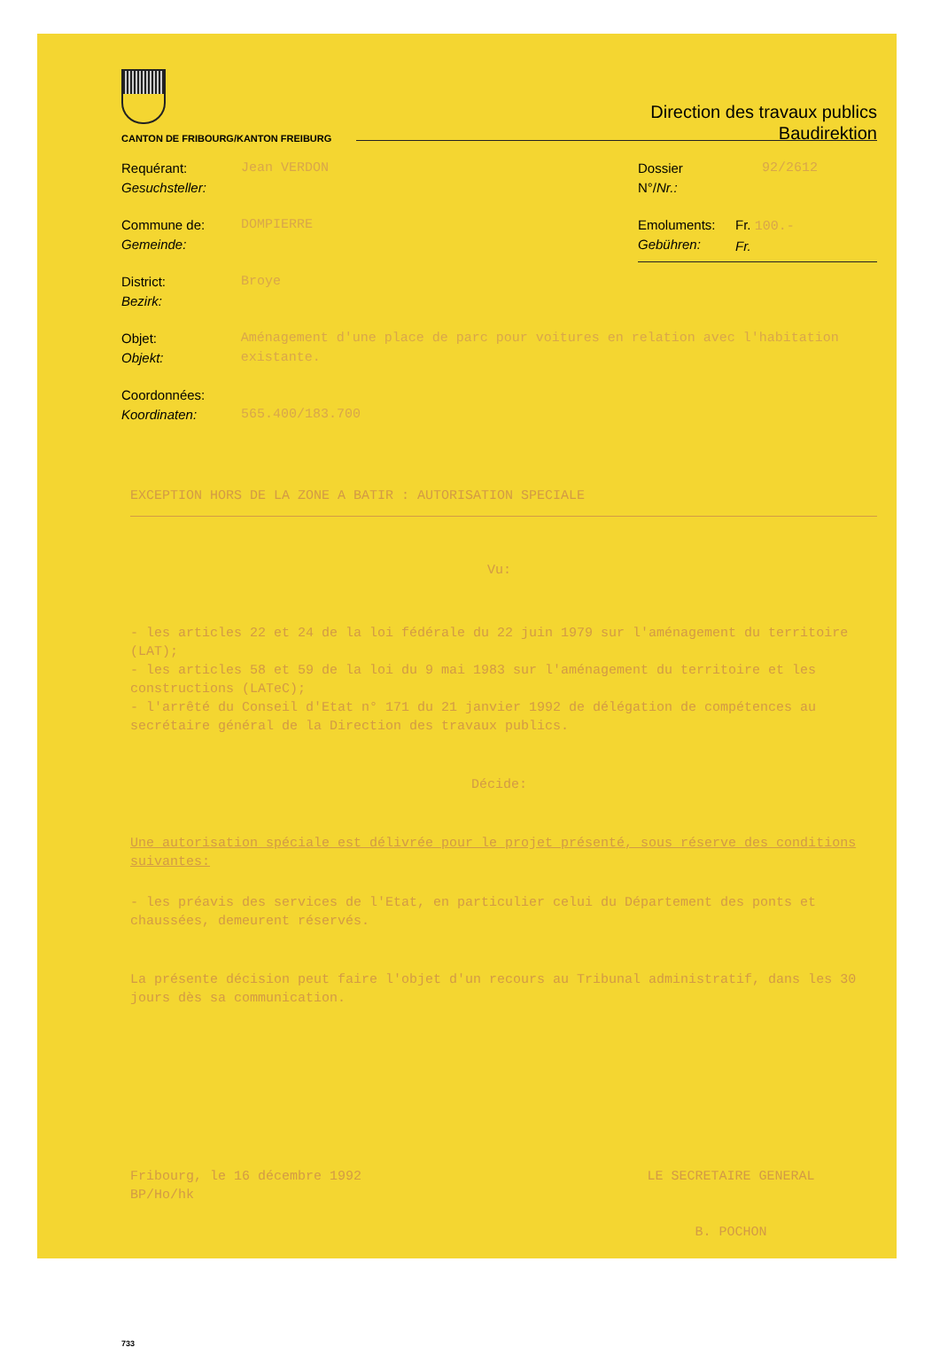CANTON DE FRIBOURG/KANTON FREIBURG
Direction des travaux publics
Baudirektion
Requérant:
Gesuchsteller:
Jean VERDON
Commune de:
Gemeinde:
DOMPIERRE
District:
Bezirk:
Broye
Dossier
N°/Nr.:
92/2612
Emoluments:
Gebühren:
Fr. 100.-
Fr.
Objet:
Objekt:
Aménagement d'une place de parc pour voitures en relation avec l'habitation existante.
Coordonnées:
Koordinaten:
565.400/183.700
EXCEPTION HORS DE LA ZONE A BATIR : AUTORISATION SPECIALE
Vu:
- les articles 22 et 24 de la loi fédérale du 22 juin 1979 sur l'aménagement du territoire (LAT);
- les articles 58 et 59 de la loi du 9 mai 1983 sur l'aménagement du territoire et les constructions (LATeC);
- l'arrêté du Conseil d'Etat n° 171 du 21 janvier 1992 de délégation de compétences au secrétaire général de la Direction des travaux publics.
Décide:
Une autorisation spéciale est délivrée pour le projet présenté, sous réserve des conditions suivantes:
- les préavis des services de l'Etat, en particulier celui du Département des ponts et chaussées, demeurent réservés.
La présente décision peut faire l'objet d'un recours au Tribunal administratif, dans les 30 jours dès sa communication.
Fribourg, le 16 décembre 1992
BP/Ho/hk
LE SECRETAIRE GENERAL
B. POCHON
733